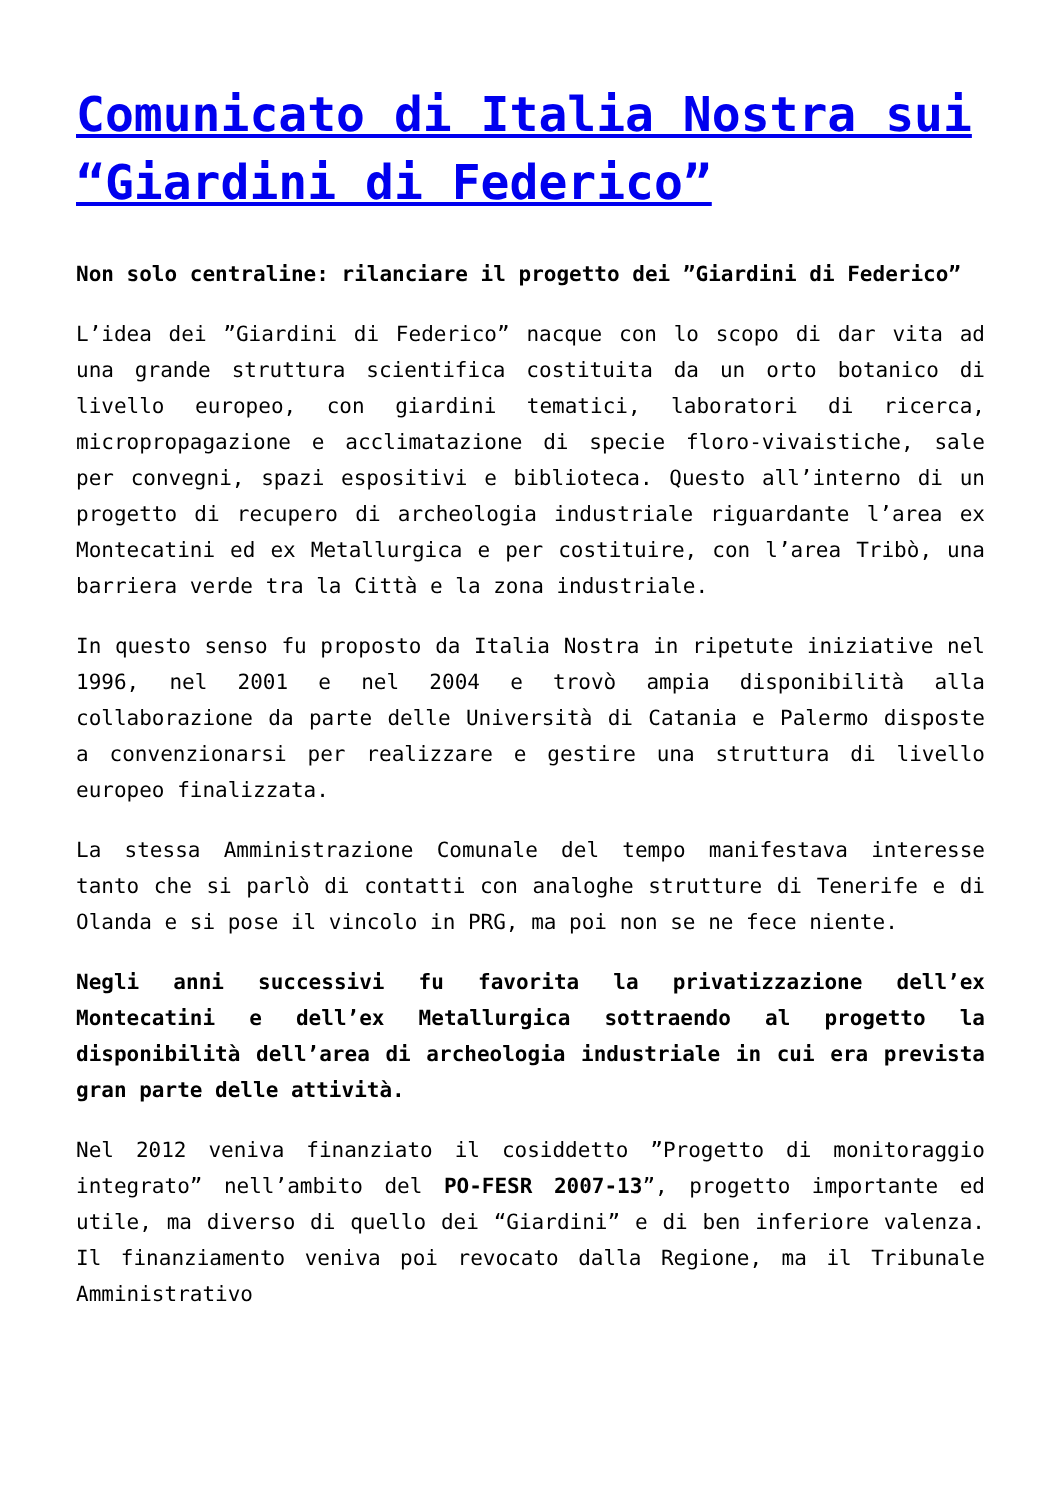Comunicato di Italia Nostra sui “Giardini di Federico”
Non solo centraline: rilanciare il progetto dei ”Giardini di Federico”
L’idea dei ”Giardini di Federico” nacque con lo scopo di dar vita ad una grande struttura scientifica costituita da un orto botanico di livello europeo, con giardini tematici, laboratori di ricerca, micropropagazione e acclimatazione di specie floro-vivaistiche, sale per convegni, spazi espositivi e biblioteca. Questo all’interno di un progetto di recupero di archeologia industriale riguardante l’area ex Montecatini ed ex Metallurgica e per costituire, con l’area Tribò, una barriera verde tra la Città e la zona industriale.
In questo senso fu proposto da Italia Nostra in ripetute iniziative nel 1996, nel 2001 e nel 2004 e trovò ampia disponibilità alla collaborazione da parte delle Università di Catania e Palermo disposte a convenzionarsi per realizzare e gestire una struttura di livello europeo finalizzata.
La stessa Amministrazione Comunale del tempo manifestava interesse tanto che si parlò di contatti con analoghe strutture di Tenerife e di Olanda e si pose il vincolo in PRG, ma poi non se ne fece niente.
Negli anni successivi fu favorita la privatizzazione dell’ex Montecatini e dell’ex Metallurgica sottraendo al progetto la disponibilità dell’area di archeologia industriale in cui era prevista gran parte delle attività.
Nel 2012 veniva finanziato il cosiddetto ”Progetto di monitoraggio integrato” nell’ambito del PO-FESR 2007-13”, progetto importante ed utile, ma diverso di quello dei “Giardini” e di ben inferiore valenza. Il finanziamento veniva poi revocato dalla Regione, ma il Tribunale Amministrativo